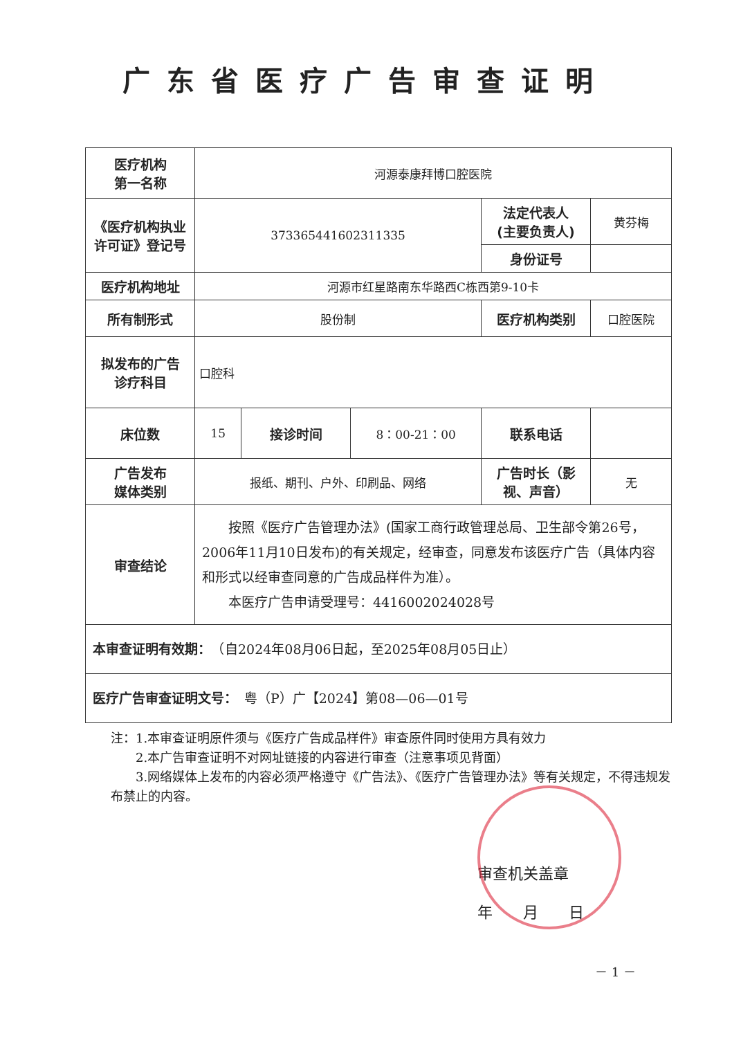广东省医疗广告审查证明
| 医疗机构 第一名称 | 河源泰康拜博口腔医院 | | | | |
| 《医疗机构执业许可证》登记号 | 373365441602311335 | | | 法定代表人 (主要负责人) | 黄芬梅 |
| | | | | 身份证号 | |
| 医疗机构地址 | 河源市红星路南东华路西C栋西第9-10卡 | | | | |
| 所有制形式 | 股份制 | | | 医疗机构类别 | 口腔医院 |
| 拟发布的广告 诊疗科目 | 口腔科 | | | | |
| 床位数 | 15 | 接诊时间 | 8：00-21：00 | 联系电话 | |
| 广告发布 媒体类别 | 报纸、期刊、户外、印刷品、网络 | | | 广告时长（影视、声音） | 无 |
| 审查结论 | 按照《医疗广告管理办法》(国家工商行政管理总局、卫生部令第26号，2006年11月10日发布)的有关规定，经审查，同意发布该医疗广告（具体内容和形式以经审查同意的广告成品样件为准）。 本医疗广告申请受理号：4416002024028号 | | | | |
| 本审查证明有效期： （自2024年08月06日起，至2025年08月05日止） | | | | | |
| 医疗广告审查证明文号： 粤（P）广【2024】第08—06—01号 | | | | | |
注：1.本审查证明原件须与《医疗广告成品样件》审查原件同时使用方具有效力
　　2.本广告审查证明不对网址链接的内容进行审查（注意事项见背面）
　　3.网络媒体上发布的内容必须严格遵守《广告法》、《医疗广告管理办法》等有关规定，不得违规发布禁止的内容。
审查机关盖章
年　　月　　日
－ 1 －